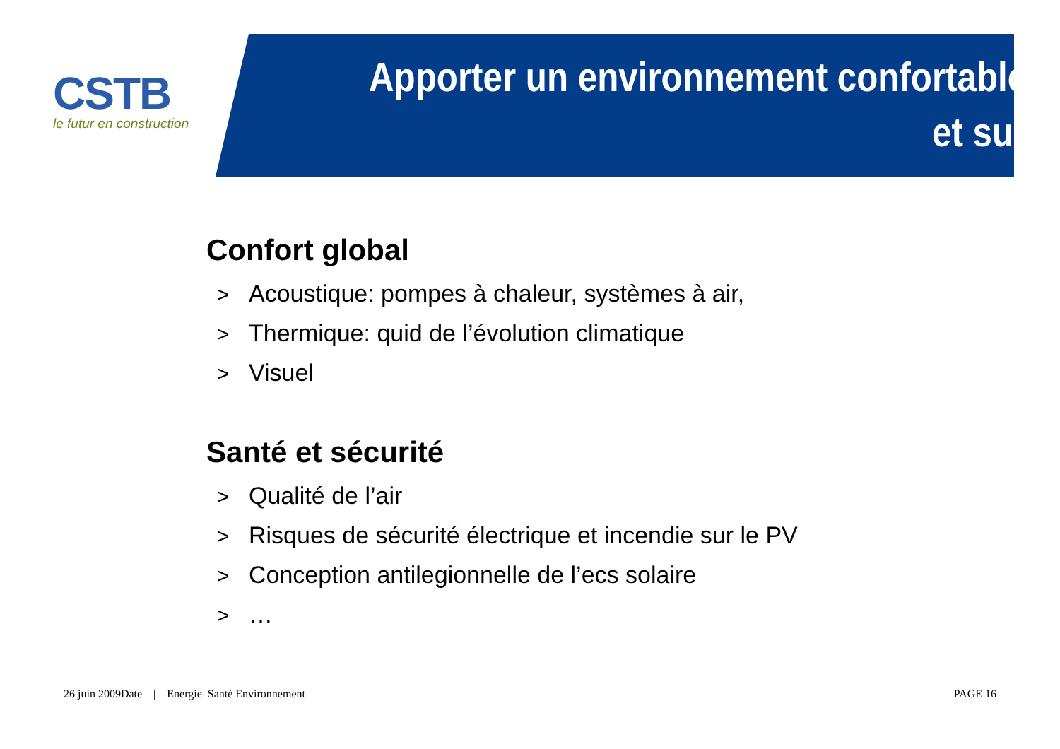CSTB
le futur en construction
Apporter un environnement confortable
et sur
Confort global
> Acoustique: pompes à chaleur, systèmes à air,
> Thermique: quid de l’évolution climatique
> Visuel
Santé et sécurité
> Qualité de l’air
> Risques de sécurité électrique et incendie sur le PV
> Conception antilegionnelle de l’ecs solaire
> …
26 juin 2009Date | Energie Santé Environnement
PAGE 16